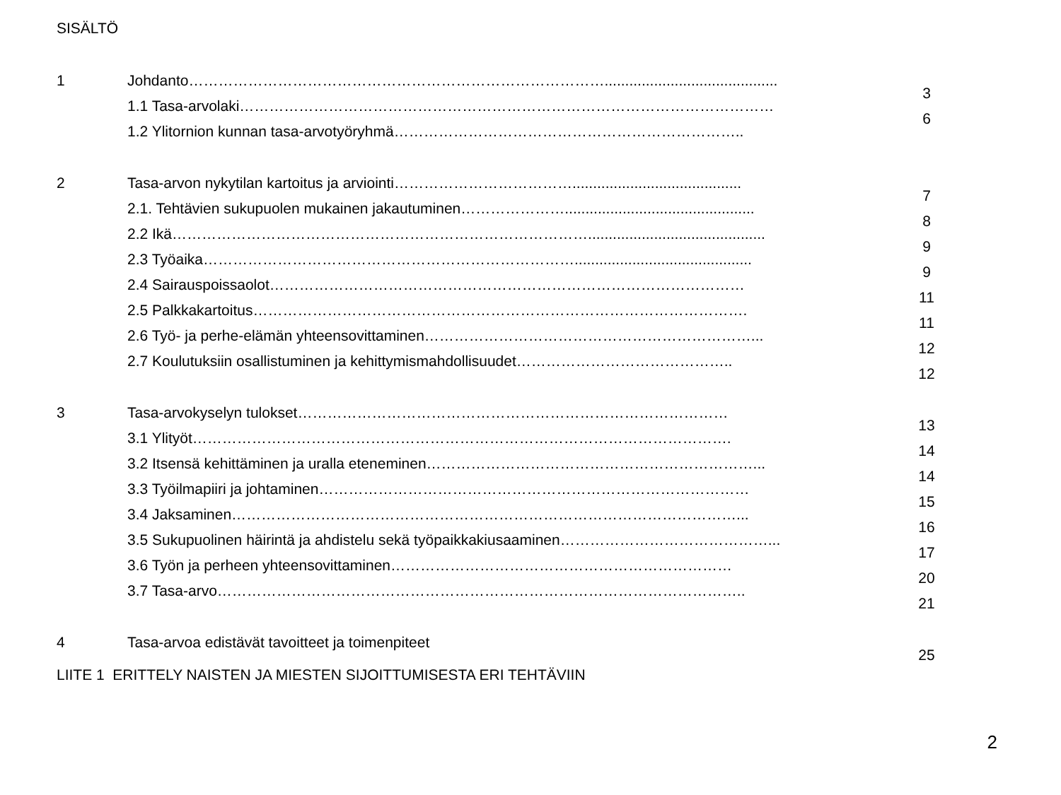SISÄLTÖ
1 Johdanto………………………………………………………………………….......................................... 3
1.1 Tasa-arvolaki……………………………………………………………………………………………… 6
1.2 Ylitornion kunnan tasa-arvotyöryhmä……………………………………………………………..
2 Tasa-arvon nykytilan kartoitus ja arviointi………………………………......................................... 7
2.1. Tehtävien sukupuolen mukainen jakautuminen………………….............................................. 8
2.2 Ikä…………………………………………………………………………........................................... 9
2.3 Työaika…………………………………………………………………........................................... 9
2.4 Sairauspoissaolot…………………………………………………………………………………… 11
2.5 Palkkakartoitus………………………………………………………………………………………. 11
2.6 Työ- ja perhe-elämän yhteensovittaminen…………………………………………………………... 12
2.7 Koulutuksiin osallistuminen ja kehittymismahdollisuudet…………………………………….. 12
3 Tasa-arvokyselyn tulokset…………………………………………………………………………… 13
3.1 Ylityöt………………………………………………………………………………………………. 14
3.2 Itsensä kehittäminen ja uralla eteneminen…………………………………………………………... 14
3.3 Työilmapiiri ja johtaminen…………………………………………………………………………… 15
3.4 Jaksaminen…………………………………………………………………………………………... 16
3.5 Sukupuolinen häirintä ja ahdistelu sekä työpaikkakiusaaminen……………………………………... 17
3.6 Työn ja perheen yhteensovittaminen…………………………………………………………… 20
3.7 Tasa-arvo…………………………………………………………………………………………….. 21
4 Tasa-arvoa edistävät tavoitteet ja toimenpiteet 25
LIITE 1 ERITTELY NAISTEN JA MIESTEN SIJOITTUMISESTA ERI TEHTÄVIIN
2